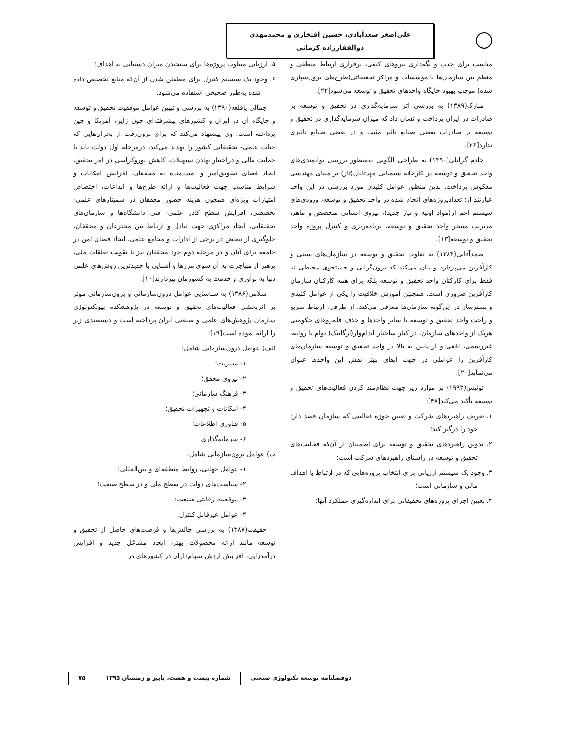علی‌اصغر سعدآبادی، حسین افتخاری و محمدمهدی ذوالفقارزاده کرمانی
مناسب برای جذب و نگه‌داری نیروهای کیفی، برقراری ارتباط منطقی و منظم بین سازمان‌ها با مؤسسات و مراکز تحقیقاتی(طرح‌های برون‌سپاری شده) موجب بهبود جایگاه واحدهای تحقیق و توسعه می‌شود[۲۲].
مبارک(۱۳۸۹) به بررسی اثر سرمایه‌گذاری در تحقیق و توسعه بر صادرات در ایران پرداخت و نشان داد که میزان سرمایه‌گذاری در تحقیق و توسعه بر صادرات بعضی صنایع تاثیر مثبت و در بعضی صنایع تاثیری ندارد[۲۶].
خادم گرایلی(۱۳۹۰) به طراحی الگویی به‌منظور بررسی توانمندی‌های واحد تحقیق و توسعه در کارخانه شیمیایی مهدتابان(تاژ) بر مبنای مهندسی معکوس پرداخت. بدین منظور عوامل کلیدی مورد بررسی در این واحد عبارتند از: تعدادپروژه‌های انجام شده در واحد تحقیق و توسعه، ورودی‌های سیستم اعم از(مواد اولیه و نیاز جدید)، نیروی انسانی متخصص و ماهر، مدیریت متبحر واحد تحقیق و توسعه، برنامه‌ریزی و کنترل پروژه واحد تحقیق و توسعه[۱۳].
صمدآقایی(۱۳۸۴) به تفاوت تحقیق و توسعه در سازمان‌های سنتی و کارآفرین می‌پردازد و بیان می‌کند که برون‌گرایی و جستجوی محیطی نه فقط برای کارکنان واحد تحقیق و توسعه بلکه برای همه کارکنان سازمان کارآفرین ضروری است. همچنین آموزش خلاقیت را یکی از عوامل کلیدی و بسترساز در این‌گونه سازمان‌ها معرفی می‌کند. از طرفی، ارتباط سریع و راحت واحد تحقیق و توسعه با سایر واحدها و حذف قلمروهای حکومتی هریک از واحدهای سازمان، در کنار ساختار اندام‌وار(ارگانیک) توام با روابط غیررسمی، افقی و از پایین به بالا در واحد تحقیق و توسعه سازمان‌های کارآفرین را عواملی در جهت ایفای بهتر نقش این واحدها عنوان می‌نماید[۲۰].
توئیس(۱۹۹۲) بر موارد زیر جهت نظام‌مند کردن فعالیت‌های تحقیق و توسعه تأکید می‌کند[۴۸]:
۱. تعریف راهبردهای شرکت و تعیین حوزه فعالیتی که سازمان قصد دارد خود را درگیر کند؛
۲. تدوین راهبردهای تحقیق و توسعه برای اطمینان از آن‌که فعالیت‌های تحقیق و توسعه در راستای راهبردهای شرکت است؛
۳. وجود یک سیستم ارزیابی برای انتخاب پروژه‌هایی که در ارتباط با اهداف مالی و سازمانی است؛
۴. تعیین اجزای پروژه‌های تحقیقاتی برای اندازه‌گیری عملکرد آنها؛
۵. ارزیابی متناوب پروژه‌ها برای سنجیدن میزان دستیابی به اهداف؛
۶. وجود یک سیستم کنترل برای مطمئن شدن از آن‌که منابع تخصیص داده شده به‌طور صحیحی استفاده می‌شود.
جمالی پاقلعه(۱۳۹۰) به بررسی و تبیین عوامل موفقیت تحقیق و توسعه و جایگاه آن در ایران و کشورهای پیشرفته‌ای چون ژاپن، آمریکا و چین پرداخته است. وی پیشنهاد می‌کند که برای برون‌رفت از بحران‌هایی که حیات علمی- تحقیقاتی کشور را تهدید می‌کند، درمرحله اول دولت باید با حمایت مالی و دراختیار نهادن تسهیلات، کاهش بوروکراسی در امر تحقیق، ایجاد فضای تشویق‌آمیز و امیددهنده به محققان، افزایش امکانات و شرایط مناسب جهت فعالیت‌ها و ارائه طرح‌ها و ابداعات، اختصاص امتیازات ویژه‌ای همچون هزینه حضور محققان در سمینارهای علمی- تخصصی، افزایش سطح کادر علمی- فنی دانشگاه‌ها و سازمان‌های تحقیقاتی، ایجاد مراکزی جهت تبادل و ارتباط بین مخترعان و محققان، جلوگیری از تبعیض در برخی از ادارات و مجامع علمی، ایجاد فضای امن در جامعه برای آنان و در مرحله دوم خود محققان نیز با تقویت تعلقات ملی، پرهیز از مهاجرت به آن سوی مرزها و آشنایی با جدیدترین روش‌های علمی دنیا به نوآوری و خدمت به کشورمان بپردازند[۱۰].
سلامی(۱۳۸۶) به شناسایی عوامل درون‌سازمانی و برون‌سازمانی موثر بر اثربخشی فعالیت‌های تحقیق و توسعه در پژوهشکده بیوتکنولوژی سازمان پژوهش‌های علمی و صنعتی ایران پرداخته است و دسته‌بندی زیر را ارائه نموده است[۱۹]:
الف) عوامل درون‌سازمانی شامل:
۱- مدیریت؛
۲- نیروی محقق؛
۳- فرهنگ سازمانی؛
۴- امکانات و تجهیزات تحقیق؛
۵- فناوری اطلاعات؛
۶- سرمایه‌گذاری
ب) عوامل برون‌سازمانی شامل:
۱- عوامل جهانی، روابط منطقه‌ای و بین‌المللی؛
۲- سیاست‌های دولت در سطح ملی و در سطح صنعت؛
۳- موقعیت رقابتی صنعت؛
۴- عوامل غیرقابل کنترل.
حقیقت(۱۳۸۷) به بررسی چالش‌ها و فرصت‌های حاصل از تحقیق و توسعه مانند ارائه محصولات بهتر، ایجاد مشاغل جدید و افزایش درآمدزایی، افزایش ارزش سهام‌داران در کشورهای در
دوفصلنامه توسعه تکنولوژی صنعتی شماره بیست و هشت، پاییز و زمستان ۱۳۹۵ ۷۵